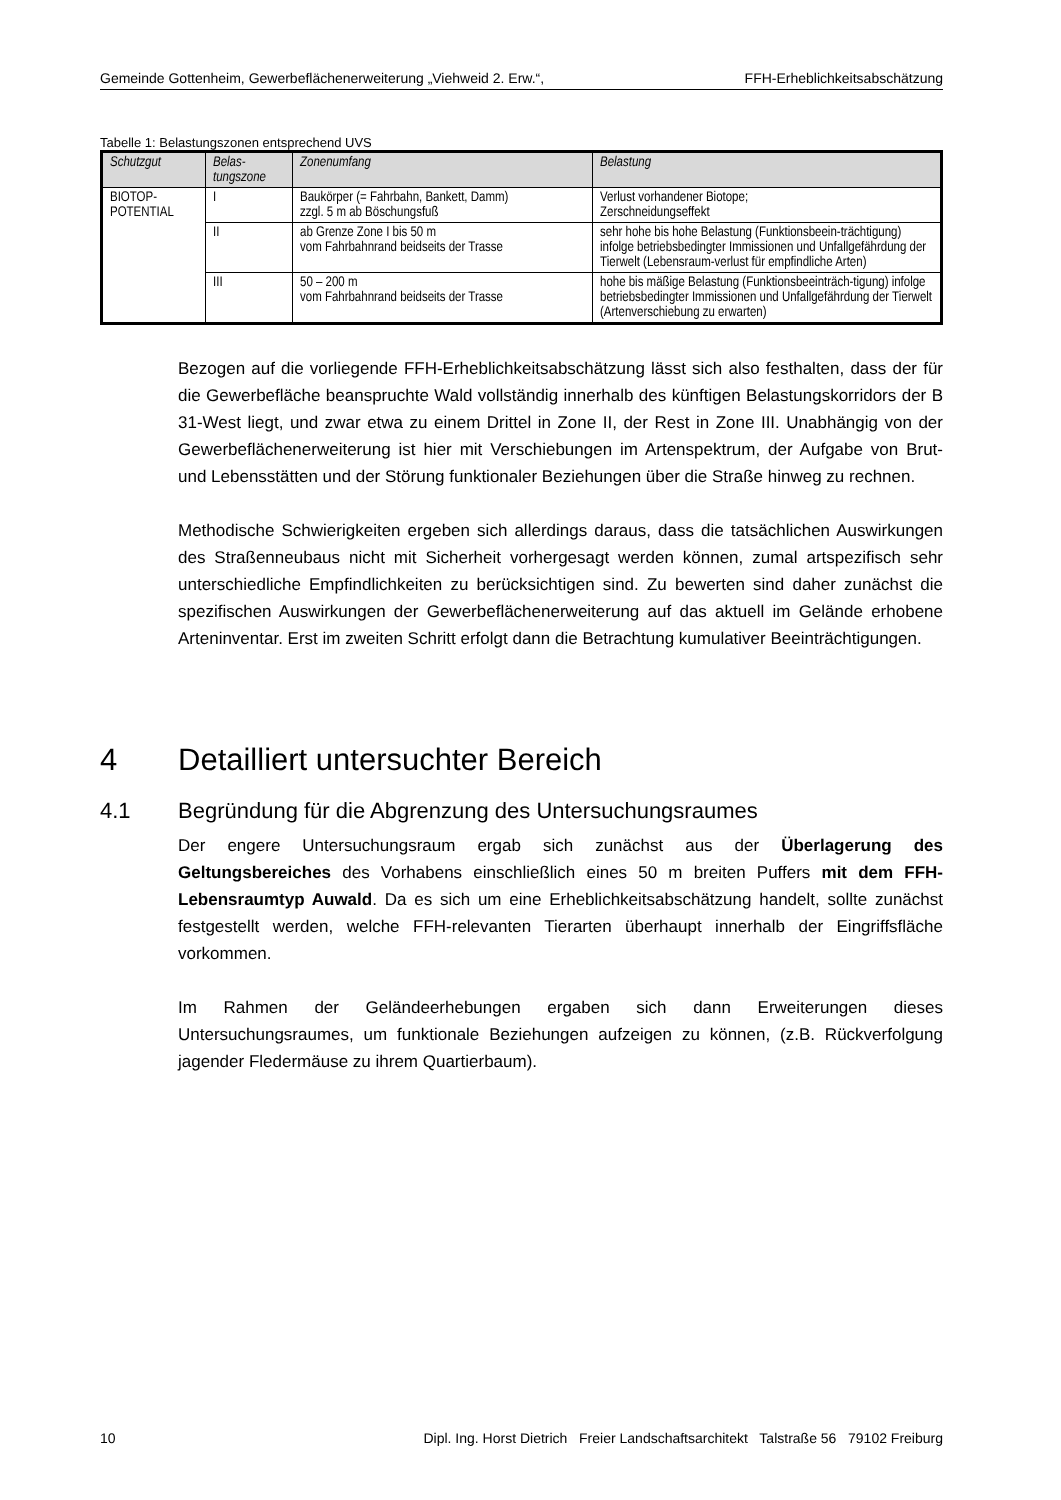Gemeinde Gottenheim, Gewerbeflächenerweiterung „Viehweid 2. Erw.“, FFH-Erheblichkeitsabschätzung
Tabelle 1: Belastungszonen entsprechend UVS
| Schutzgut | Belas- tungszone | Zonenumfang | Belastung |
| --- | --- | --- | --- |
| BIOTOP- POTENTIAL | I | Baukörper (= Fahrbahn, Bankett, Damm) zzgl. 5 m ab Böschungsfuß | Verlust vorhandener Biotope; Zerschneidungseffekt |
| | II | ab Grenze Zone I bis 50 m vom Fahrbahnrand beidseits der Trasse | sehr hohe bis hohe Belastung (Funktionsbeein-trächtigung) infolge betriebsbedingter Immissionen und Unfallgefährdung der Tierwelt (Lebensraum-verlust für empfindliche Arten) |
| | III | 50 – 200 m vom Fahrbahnrand beidseits der Trasse | hohe bis mäßige Belastung (Funktionsbeeinträch-tigung) infolge betriebsbedingter Immissionen und Unfallgefährdung der Tierwelt (Artenverschiebung zu erwarten) |
Bezogen auf die vorliegende FFH-Erheblichkeitsabschätzung lässt sich also festhalten, dass der für die Gewerbefläche beanspruchte Wald vollständig innerhalb des künftigen Belastungskorridors der B 31-West liegt, und zwar etwa zu einem Drittel in Zone II, der Rest in Zone III. Unabhängig von der Gewerbeflächenerweiterung ist hier mit Verschiebungen im Artenspektrum, der Aufgabe von Brut- und Lebensstätten und der Störung funktionaler Beziehungen über die Straße hinweg zu rechnen.
Methodische Schwierigkeiten ergeben sich allerdings daraus, dass die tatsächlichen Auswirkungen des Straßenneubaus nicht mit Sicherheit vorhergesagt werden können, zumal artspezifisch sehr unterschiedliche Empfindlichkeiten zu berücksichtigen sind. Zu bewerten sind daher zunächst die spezifischen Auswirkungen der Gewerbeflächenerweiterung auf das aktuell im Gelände erhobene Arteninventar. Erst im zweiten Schritt erfolgt dann die Betrachtung kumulativer Beeinträchtigungen.
4 Detailliert untersuchter Bereich
4.1 Begründung für die Abgrenzung des Untersuchungsraumes
Der engere Untersuchungsraum ergab sich zunächst aus der Überlagerung des Geltungsbereiches des Vorhabens einschließlich eines 50 m breiten Puffers mit dem FFH-Lebensraumtyp Auwald. Da es sich um eine Erheblichkeitsabschätzung handelt, sollte zunächst festgestellt werden, welche FFH-relevanten Tierarten überhaupt innerhalb der Eingriffsfläche vorkommen.
Im Rahmen der Geländeerhebungen ergaben sich dann Erweiterungen dieses Untersuchungsraumes, um funktionale Beziehungen aufzeigen zu können, (z.B. Rückverfolgung jagender Fledermäuse zu ihrem Quartierbaum).
10 Dipl. Ing. Horst Dietrich Freier Landschaftsarchitekt Talstraße 56 79102 Freiburg